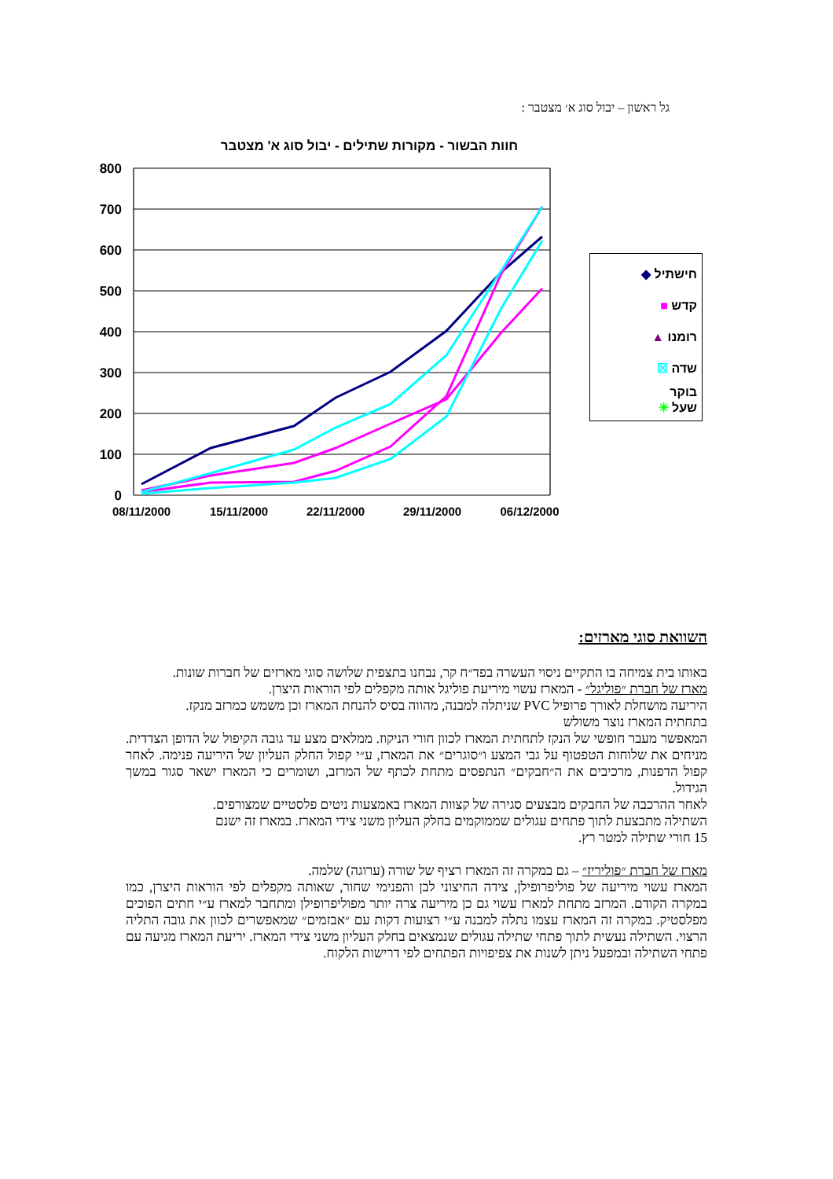גל ראשון – יבול סוג א׳ מצטבר :
חוות הבשור - מקורות שתילים - יבול סוג א' מצטבר
800
700
600
500
400
300
200
100
0
08/11/2000
15/11/2000
22/11/2000
29/11/2000
06/12/2000
חישתיל ◆
קדש ■
רומנו ▲
שדה ☒
בוקר
שעל ✳
השוואת סוגי מארזים:
באותו בית צמיחה בו התקיים ניסוי העשרה בפד״ח קר, נבחנו בתצפית שלושה סוגי מארזים של חברות שונות.
מארז של חברת ״פוליגל״ - המארז עשוי מיריעת פוליגל אותה מקפלים לפי הוראות היצרן.
היריעה מושחלת לאורך פרופיל PVC שניתלה למבנה, מהווה בסיס להנחת המארז וכן משמש כמרזב מנקז.
בתחתית המארז נוצר משולש
המאפשר מעבר חופשי של הנקז לתחתית המארז לכוון חורי הניקוז. ממלאים מצע עד גובה הקיפול של הדופן הצדדית. מניחים את שלוחות הטפטוף על גבי המצע ו״סוגרים״ את המארז, ע״י קפול החלק העליון של היריעה פנימה. לאחר קפול הדפנות, מרכיבים את ה״חבקים״ הנתפסים מתחת לכתף של המרזב, ושומרים כי המארז ישאר סגור במשך הגידול.
לאחר ההרכבה של החבקים מבצעים סגירה של קצוות המארז באמצעות ניטים פלסטיים שמצורפים.
השתילה מתבצעת לתוך פתחים עגולים שממוקמים בחלק העליון משני צידי המארז. במארז זה ישנם
15 חורי שתילה למטר רץ.
מארז של חברת ״פוליריז״ – גם במקרה זה המארז רציף של שורה (ערוגה) שלמה.
המארז עשוי מיריעה של פוליפרופילן, צידה החיצוני לבן והפנימי שחור, שאותה מקפלים לפי הוראות היצרן, כמו במקרה הקודם. המרזב מתחת למארז עשוי גם כן מיריעה צרה יותר מפוליפרופילן ומתחבר למארז ע״י חתים הפוכים מפלסטיק. במקרה זה המארז עצמו נתלה למבנה ע״י רצועות דקות עם ״אבזמים״ שמאפשרים לכוון את גובה התליה הרצוי. השתילה נעשית לתוך פתחי שתילה עגולים שנמצאים בחלק העליון משני צידי המארז. יריעת המארז מגיעה עם פתחי השתילה ובמפעל ניתן לשנות את צפיפויות הפתחים לפי דרישות הלקוח.